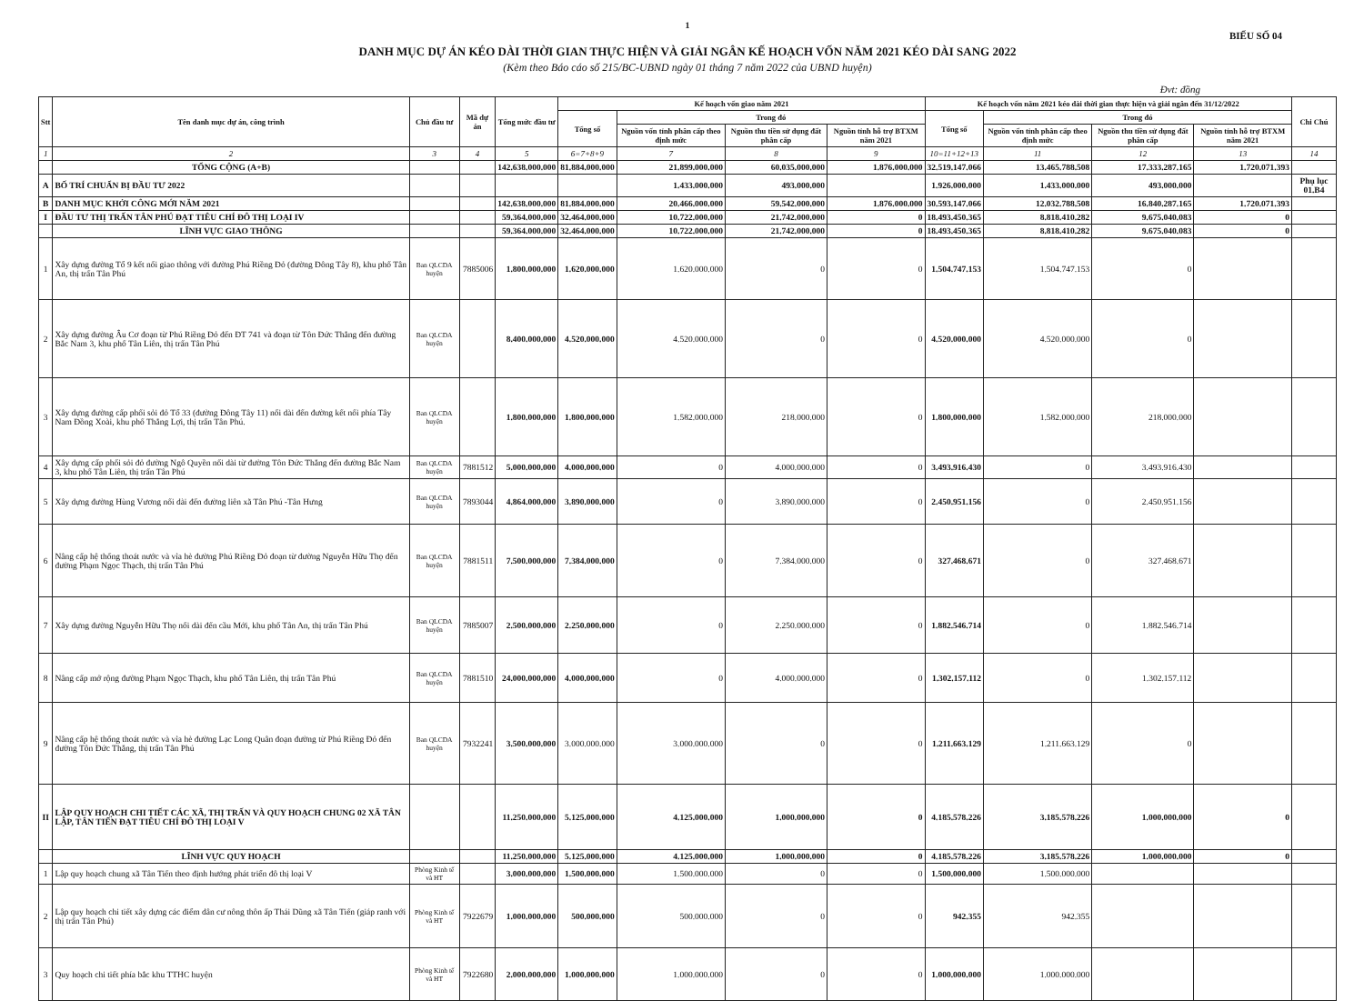1
BIỂU SỐ 04
DANH MỤC DỰ ÁN KÉO DÀI THỜI GIAN THỰC HIỆN VÀ GIẢI NGÂN KẾ HOẠCH VỐN NĂM 2021 KÉO DÀI SANG 2022
(Kèm theo Báo cáo số 215/BC-UBND ngày 01 tháng 7 năm 2022 của UBND huyện)
Đvt: đồng
| Stt | Tên danh mục dự án, công trình | Chủ đầu tư | Mã dự án | Tổng mức đầu tư | Kế hoạch vốn giao năm 2021 | | | | Kế hoạch vốn năm 2021 kéo dài thời gian thực hiện và giải ngân đến 31/12/2022 | | | | Chi Chú |
| --- | --- | --- | --- | --- | --- | --- | --- | --- | --- | --- | --- | --- | --- |
| | | | | | Tổng số | Trong đó | | | Tổng số | Trong đó | | | |
| | | | | | | Nguồn vốn tỉnh phân cấp theo định mức | Nguồn thu tiền sử dụng đất phân cấp | Nguồn tỉnh hỗ trợ BTXM năm 2021 | | Nguồn vốn tỉnh phân cấp theo định mức | Nguồn thu tiền sử dụng đất phân cấp | Nguồn tỉnh hỗ trợ BTXM năm 2021 | |
| 1 | 2 | 3 | 4 | 5 | 6=7+8+9 | 7 | 8 | 9 | 10=11+12+13 | 11 | 12 | 13 | 14 |
| | TỔNG CỘNG (A+B) | | | 142.638.000.000 | 81.884.000.000 | 21.899.000.000 | 60.035.000.000 | 1.876.000.000 | 32.519.147.066 | 13.465.788.508 | 17.333.287.165 | 1.720.071.393 | |
| A | BỐ TRÍ CHUẨN BỊ ĐẦU TƯ 2022 | | | | | 1.433.000.000 | 493.000.000 | | 1.926.000.000 | 1.433.000.000 | 493.000.000 | | Phụ lục 01.B4 |
| B | DANH MỤC KHỞI CÔNG MỚI NĂM 2021 | | | 142.638.000.000 | 81.884.000.000 | 20.466.000.000 | 59.542.000.000 | 1.876.000.000 | 30.593.147.066 | 12.032.788.508 | 16.840.287.165 | 1.720.071.393 | |
| I | ĐẦU TƯ THỊ TRẤN TÂN PHÚ ĐẠT TIÊU CHÍ ĐÔ THỊ LOẠI IV | | | 59.364.000.000 | 32.464.000.000 | 10.722.000.000 | 21.742.000.000 | 0 | 18.493.450.365 | 8.818.410.282 | 9.675.040.083 | 0 | |
| | LĨNH VỰC GIAO THÔNG | | | 59.364.000.000 | 32.464.000.000 | 10.722.000.000 | 21.742.000.000 | 0 | 18.493.450.365 | 8.818.410.282 | 9.675.040.083 | 0 | |
| 1 | Xây dựng đường Tổ 9 kết nối giao thông với đường Phú Riềng Đỏ (đường Đông Tây 8), khu phố Tân An, thị trấn Tân Phú | Ban QLCDA huyện | 7885006 | 1.800.000.000 | 1.620.000.000 | 1.620.000.000 | 0 | 0 | 1.504.747.153 | 1.504.747.153 | 0 | | |
| 2 | Xây dựng đường Âu Cơ đoạn từ Phú Riềng Đỏ đến ĐT 741 và đoạn từ Tôn Đức Thắng đến đường Bắc Nam 3, khu phố Tân Liên, thị trấn Tân Phú | Ban QLCDA huyện | | 8.400.000.000 | 4.520.000.000 | 4.520.000.000 | 0 | 0 | 4.520.000.000 | 4.520.000.000 | 0 | | |
| 3 | Xây dựng đường cấp phối sỏi đỏ Tổ 33 (đường Đông Tây 11) nối dài đến đường kết nối phía Tây Nam Đồng Xoài, khu phố Thắng Lợi, thị trấn Tân Phú. | Ban QLCDA huyện | | 1.800.000.000 | 1.800.000.000 | 1.582.000.000 | 218.000.000 | 0 | 1.800.000.000 | 1.582.000.000 | 218.000.000 | | |
| 4 | Xây dựng cấp phối sỏi đỏ đường Ngô Quyền nối dài từ đường Tôn Đức Thắng đến đường Bắc Nam 3, khu phố Tân Liên, thị trấn Tân Phú | Ban QLCDA huyện | 7881512 | 5.000.000.000 | 4.000.000.000 | 0 | 4.000.000.000 | 0 | 3.493.916.430 | 0 | 3.493.916.430 | | |
| 5 | Xây dựng đường Hùng Vương nối dài đến đường liên xã Tân Phú -Tân Hưng | Ban QLCDA huyện | 7893044 | 4.864.000.000 | 3.890.000.000 | 0 | 3.890.000.000 | 0 | 2.450.951.156 | 0 | 2.450.951.156 | | |
| 6 | Nâng cấp hệ thống thoát nước và vỉa hè đường Phú Riềng Đỏ đoạn từ đường Nguyễn Hữu Thọ đến đường Phạm Ngọc Thạch, thị trấn Tân Phú | Ban QLCDA huyện | 7881511 | 7.500.000.000 | 7.384.000.000 | 0 | 7.384.000.000 | 0 | 327.468.671 | 0 | 327.468.671 | | |
| 7 | Xây dựng đường Nguyễn Hữu Thọ nối dài đến cầu Mới, khu phố Tân An, thị trấn Tân Phú | Ban QLCDA huyện | 7885007 | 2.500.000.000 | 2.250.000.000 | 0 | 2.250.000.000 | 0 | 1.882.546.714 | 0 | 1.882.546.714 | | |
| 8 | Nâng cấp mở rộng đường Phạm Ngọc Thạch, khu phố Tân Liên, thị trấn Tân Phú | Ban QLCDA huyện | 7881510 | 24.000.000.000 | 4.000.000.000 | 0 | 4.000.000.000 | 0 | 1.302.157.112 | 0 | 1.302.157.112 | | |
| 9 | Nâng cấp hệ thống thoát nước và vỉa hè đường Lạc Long Quân đoạn đường từ Phú Riềng Đỏ đến đường Tôn Đức Thắng, thị trấn Tân Phú | Ban QLCDA huyện | 7932241 | 3.500.000.000 | 3.000.000.000 | 3.000.000.000 | 0 | 0 | 1.211.663.129 | 1.211.663.129 | 0 | | |
| II | LẬP QUY HOẠCH CHI TIẾT CÁC XÃ, THỊ TRẤN VÀ QUY HOẠCH CHUNG 02 XÃ TÂN LẬP, TÂN TIẾN ĐẠT TIÊU CHÍ ĐÔ THỊ LOẠI V | | | 11.250.000.000 | 5.125.000.000 | 4.125.000.000 | 1.000.000.000 | 0 | 4.185.578.226 | 3.185.578.226 | 1.000.000.000 | 0 | |
| | LĨNH VỰC QUY HOẠCH | | | 11.250.000.000 | 5.125.000.000 | 4.125.000.000 | 1.000.000.000 | 0 | 4.185.578.226 | 3.185.578.226 | 1.000.000.000 | 0 | |
| 1 | Lập quy hoạch chung xã Tân Tiến theo định hướng phát triển đô thị loại V | Phòng Kinh tế và HT | | 3.000.000.000 | 1.500.000.000 | 1.500.000.000 | 0 | 0 | 1.500.000.000 | 1.500.000.000 | | | |
| 2 | Lập quy hoạch chi tiết xây dựng các điểm dân cư nông thôn ấp Thái Dũng xã Tân Tiến (giáp ranh với thị trấn Tân Phú) | Phòng Kinh tế và HT | 7922679 | 1.000.000.000 | 500.000.000 | 500.000.000 | 0 | 0 | 942.355 | 942.355 | | | |
| 3 | Quy hoạch chi tiết phía bắc khu TTHC huyện | Phòng Kinh tế và HT | 7922680 | 2.000.000.000 | 1.000.000.000 | 1.000.000.000 | 0 | 0 | 1.000.000.000 | 1.000.000.000 | | | |